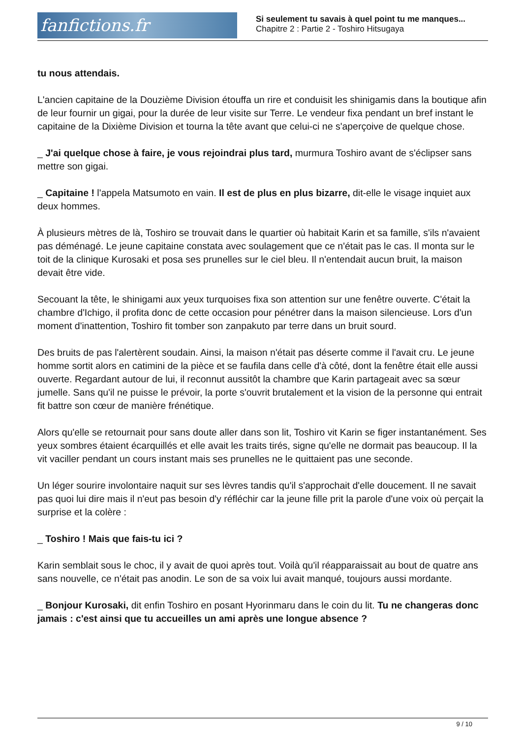fanfictions.fr
Si seulement tu savais à quel point tu me manques...
Chapitre 2 : Partie 2 - Toshiro Hitsugaya
tu nous attendais.
L'ancien capitaine de la Douzième Division étouffa un rire et conduisit les shinigamis dans la boutique afin de leur fournir un gigai, pour la durée de leur visite sur Terre. Le vendeur fixa pendant un bref instant le capitaine de la Dixième Division et tourna la tête avant que celui-ci ne s'aperçoive de quelque chose.
_ J'ai quelque chose à faire, je vous rejoindrai plus tard, murmura Toshiro avant de s'éclipser sans mettre son gigai.
_ Capitaine ! l'appela Matsumoto en vain. Il est de plus en plus bizarre, dit-elle le visage inquiet aux deux hommes.
À plusieurs mètres de là, Toshiro se trouvait dans le quartier où habitait Karin et sa famille, s'ils n'avaient pas déménagé. Le jeune capitaine constata avec soulagement que ce n'était pas le cas. Il monta sur le toit de la clinique Kurosaki et posa ses prunelles sur le ciel bleu. Il n'entendait aucun bruit, la maison devait être vide.
Secouant la tête, le shinigami aux yeux turquoises fixa son attention sur une fenêtre ouverte. C'était la chambre d'Ichigo, il profita donc de cette occasion pour pénétrer dans la maison silencieuse. Lors d'un moment d'inattention, Toshiro fit tomber son zanpakuto par terre dans un bruit sourd.
Des bruits de pas l'alertèrent soudain. Ainsi, la maison n'était pas déserte comme il l'avait cru. Le jeune homme sortit alors en catimini de la pièce et se faufila dans celle d'à côté, dont la fenêtre était elle aussi ouverte. Regardant autour de lui, il reconnut aussitôt la chambre que Karin partageait avec sa sœur jumelle. Sans qu'il ne puisse le prévoir, la porte s'ouvrit brutalement et la vision de la personne qui entrait fit battre son cœur de manière frénétique.
Alors qu'elle se retournait pour sans doute aller dans son lit, Toshiro vit Karin se figer instantanément. Ses yeux sombres étaient écarquillés et elle avait les traits tirés, signe qu'elle ne dormait pas beaucoup. Il la vit vaciller pendant un cours instant mais ses prunelles ne le quittaient pas une seconde.
Un léger sourire involontaire naquit sur ses lèvres tandis qu'il s'approchait d'elle doucement. Il ne savait pas quoi lui dire mais il n'eut pas besoin d'y réfléchir car la jeune fille prit la parole d'une voix où perçait la surprise et la colère :
_ Toshiro ! Mais que fais-tu ici ?
Karin semblait sous le choc, il y avait de quoi après tout. Voilà qu'il réapparaissait au bout de quatre ans sans nouvelle, ce n'était pas anodin. Le son de sa voix lui avait manqué, toujours aussi mordante.
_ Bonjour Kurosaki, dit enfin Toshiro en posant Hyorinmaru dans le coin du lit. Tu ne changeras donc jamais : c'est ainsi que tu accueilles un ami après une longue absence ?
9 / 10